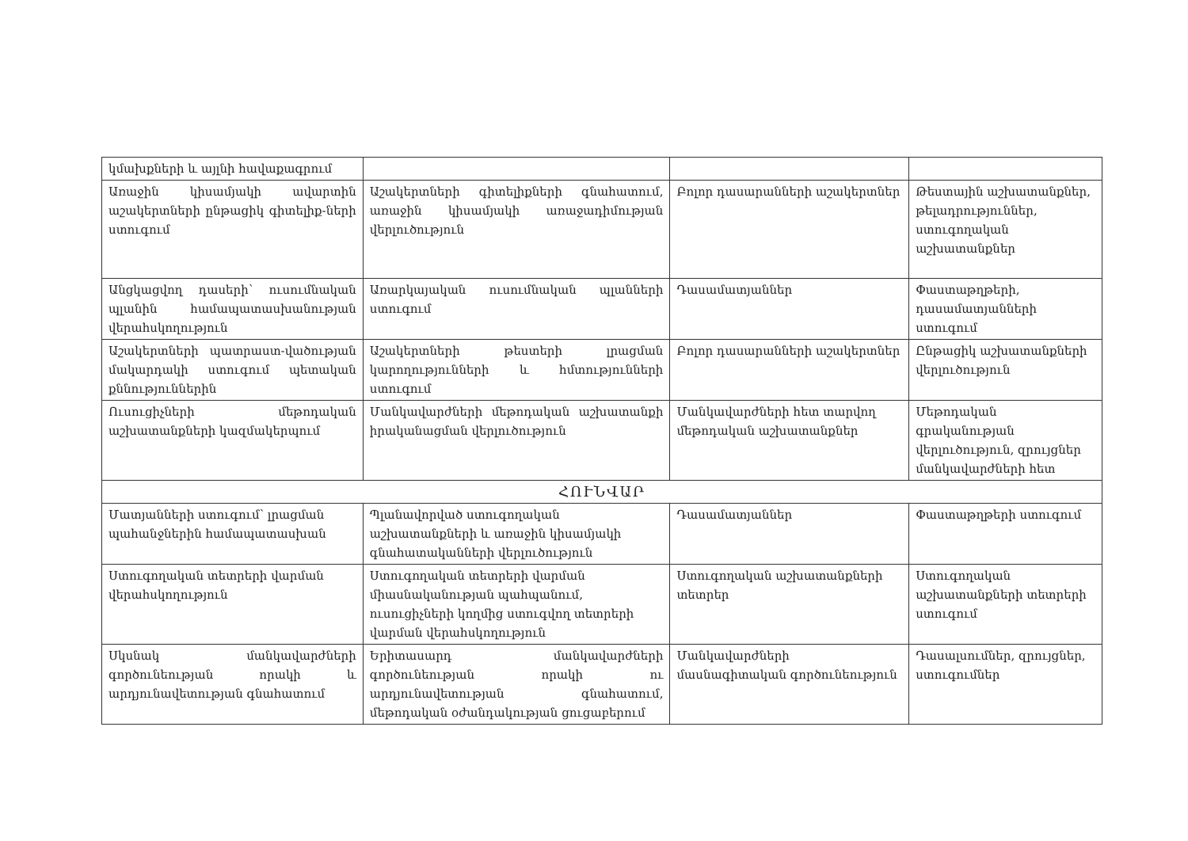| կմախքների և այլնի հավաքագրում | | | |
| Առաջին կիսամյակի ավարտին աշակերտների ընթացիկ գիտելիք-ների ստուգում | Աշակերտների գիտելիքների գնահատում, առաջին կիսամյակի առաջադիմության վերլուծություն | Բոլոր դասարանների աշակերտներ | Թեստային աշխատանքներ, թելադրություններ, ստուգողական աշխատանքներ |
| Անցկացվող դասերի՝ ուսումնական պլանին համապատասխանության վերահսկողություն | Առարկայական ուսումնական պլանների ստուգում | Դասամատյաններ | Փաստաթղթերի, դասամատյանների ստուգում |
| Աշակերտների պատրաստ-վածության մակարդակի ստուգում պետական քննություններին | Աշակերտների թեստերի լրացման կարողությունների և հմտությունների ստուգում | Բոլոր դասարանների աշակերտներ | Ընթացիկ աշխատանքների վերլուծություն |
| Ուսուցիչների մեթոդական աշխատանքների կազմակերպում | Մանկավարժների մեթոդական աշխատանքի իրականացման վերլուծություն | Մանկավարժների հետ տարվող մեթոդական աշխատանքներ | Մեթոդական գրականության վերլուծություն, զրույցներ մանկավարժների հետ |
| ՀՈՒՆՎԱՐ | | | |
| Մատյանների ստուգում՝ լրացման պահանջներին համապատասխան | Պլանավորված ստուգողական աշխատանքների և առաջին կիսամյակի գնահատականների վերլուծություն | Դասամատյաններ | Փաստաթղթերի ստուգում |
| Ստուգողական տետրերի վարման վերահսկողություն | Ստուգողական տետրերի վարման միասնականության պահպանում, ուսուցիչների կողմից ստուգվող տետրերի վարման վերահսկողություն | Ստուգողական աշխատանքների տետրեր | Ստուգողական աշխատանքների տետրերի ստուգում |
| Սկսնակ մանկավարժների գործունեության որակի և արդյունավետության գնահատում | Երիտասարդ մանկավարժների գործունեության որակի ու արդյունավետության գնահատում, մեթոդական օժանդակության ցուցաբերում | Մանկավարժների մասնագիտական գործունեություն | Դասալսումներ, զրույցներ, ստուգումներ |